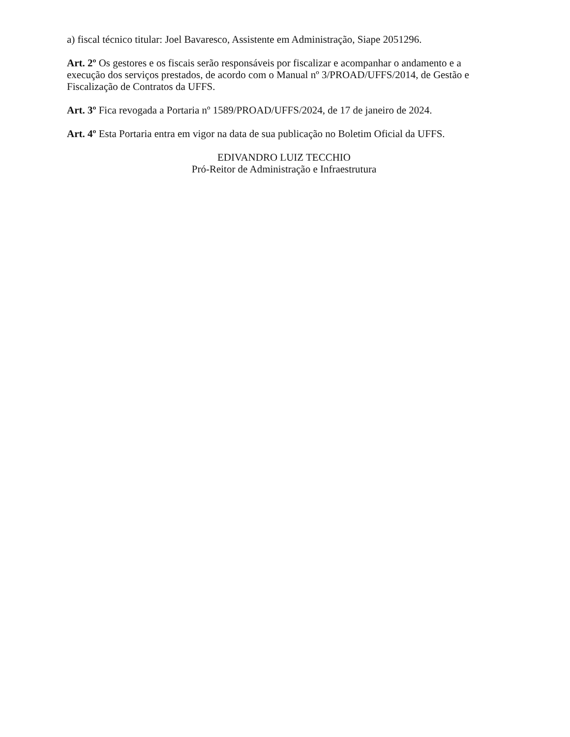a) fiscal técnico titular: Joel Bavaresco, Assistente em Administração, Siape 2051296.
Art. 2º Os gestores e os fiscais serão responsáveis por fiscalizar e acompanhar o andamento e a execução dos serviços prestados, de acordo com o Manual nº 3/PROAD/UFFS/2014, de Gestão e Fiscalização de Contratos da UFFS.
Art. 3º Fica revogada a Portaria nº 1589/PROAD/UFFS/2024, de 17 de janeiro de 2024.
Art. 4º Esta Portaria entra em vigor na data de sua publicação no Boletim Oficial da UFFS.
EDIVANDRO LUIZ TECCHIO
Pró-Reitor de Administração e Infraestrutura